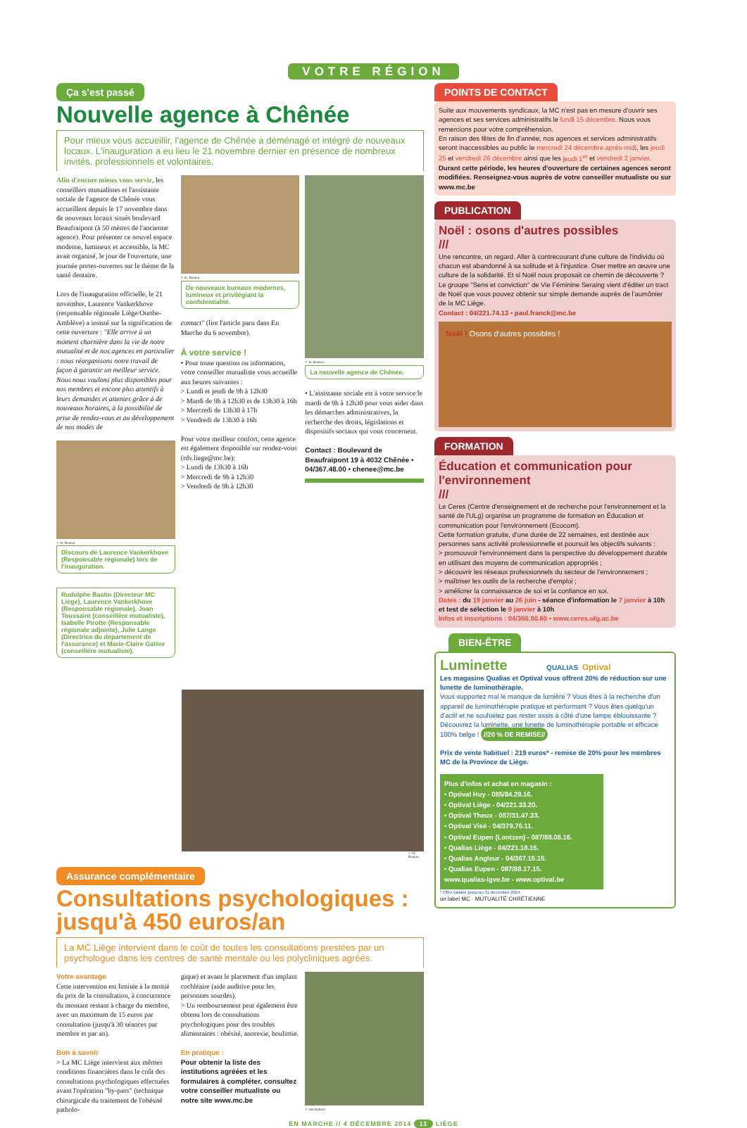VOTRE RÉGION
Ça s'est passé
Nouvelle agence à Chênée
Pour mieux vous accueillir, l'agence de Chênée a déménagé et intégré de nouveaux locaux. L'inauguration a eu lieu le 21 novembre dernier en présence de nombreux invités, professionnels et volontaires.
Afin d'encore mieux vous servir, les conseillers mutualistes et l'assistante sociale de l'agence de Chênée vous accueillent depuis le 17 novembre dans de nouveaux locaux situés boulevard Beaufraipont (à 50 mètres de l'ancienne agence). Pour présenter ce nouvel espace moderne, lumineux et accessible, la MC avait organisé, le jour de l'ouverture, une journée portes-ouvertes sur le thème de la santé dentaire.
Lors de l'inauguration officielle, le 21 novembre, Laurence Vankerkhove (responsable régionale Liège/Ourthe-Amblève) a insisté sur la signification de cette ouverture : "Elle arrive à un moment charnière dans la vie de notre mutualité et de nos agences en particulier : nous réorganisons notre travail de façon à garantir un meilleur service. Nous nous voulons plus disponibles pour nos membres et encore plus attentifs à leurs demandes et attentes grâce à de nouveaux horaires, à la possibilité de prise de rendez-vous et au développement de nos modes de
© St. Bouton
Discours de Laurence Vankerkhove (Responsable régionale) lors de l'inauguration.
Rudolphe Bastin (Directeur MC Liège), Laurence Vankerkhove (Responsable régionale), Joan Toussaint (conseillère mutualiste), Isabelle Pirotte (Responsable régionale adjointe), Julie Lange (Directrice du département de l'assurance) et Marie-Claire Galère (conseillère mutualiste).
© St. Bouton
De nouveaux bureaux modernes, lumineux et privilégiant la confidentialité.
contact" (lire l'article paru dans En Marche du 6 novembre).
À votre service !
• Pour toute question ou information, votre conseiller mutualiste vous accueille aux heures suivantes :
> Lundi et jeudi de 9h à 12h30
> Mardi de 9h à 12h30 et de 13h30 à 16h
> Mercredi de 13h30 à 17h
> Vendredi de 13h30 à 16h
Pour votre meilleur confort, cette agence est également disponible sur rendez-vous (rdv.liege@mc.be):
> Lundi de 13h30 à 16h
> Mercredi de 9h à 12h30
> Vendredi de 9h à 12h30
© St. Bouton
La nouvelle agence de Chênée.
• L'assistante sociale est à votre service le mardi de 9h à 12h30 pour vous aider dans les démarches administratives, la recherche des droits, législations et dispositifs sociaux qui vous concernent.
Contact : Boulevard de Beaufraipont 19 à 4032 Chênée • 04/367.48.00 • chenee@mc.be
© St. Bouton
Assurance complémentaire
Consultations psychologiques : jusqu'à 450 euros/an
La MC Liège intervient dans le coût de toutes les consultations prestées par un psychologue dans les centres de santé mentale ou les polycliniques agréés.
Votre avantage
Cette intervention est limitée à la moitié du prix de la consultation, à concurrence du montant restant à charge du membre, avec un maximum de 15 euros par consultation (jusqu'à 30 séances par membre et par an).
Bon à savoir
> La MC Liège intervient aux mêmes conditions financières dans le coût des consultations psychologiques effectuées avant l'opération "by-pass" (technique chirurgicale du traitement de l'obésité patholo-
gique) et avant le placement d'un implant cochléaire (aide auditive pour les personnes sourdes).
> Un remboursement peut également être obtenu lors de consultations psychologiques pour des troubles alimentaires : obésité, anorexie, boulimie.
En pratique :
Pour obtenir la liste des institutions agréées et les formulaires à compléter, consultez votre conseiller mutualiste ou notre site www.mc.be
© istockphoto
POINTS DE CONTACT
Suite aux mouvements syndicaux, la MC n'est pas en mesure d'ouvrir ses agences et ses services administratifs le lundi 15 décembre. Nous vous remercions pour votre compréhension.
En raison des fêtes de fin d'année, nos agences et services administratifs seront inaccessibles au public le mercredi 24 décembre après-midi, les jeudi 25 et vendredi 26 décembre ainsi que les jeudi 1<sup>er</sup> et vendredi 2 janvier.
Durant cette période, les heures d'ouverture de certaines agences seront modifiées. Renseignez-vous auprès de votre conseiller mutualiste ou sur www.mc.be
PUBLICATION
Noël : osons d'autres possibles
///
Une rencontre, un regard. Aller à contrecourant d'une culture de l'individu où chacun est abandonné à sa solitude et à l'injustice. Oser mettre en œuvre une culture de la solidarité. Et si Noël nous proposait ce chemin de découverte ?
Le groupe "Sens et conviction" de Vie Féminine Seraing vient d'éditer un tract de Noël que vous pouvez obtenir sur simple demande auprès de l'aumônier de la MC Liège.
Contact : 04/221.74.13 • paul.franck@mc.be
Noël ! Osons d'autres possibles !
FORMATION
Éducation et communication pour l'environnement
///
Le Ceres (Centre d'enseignement et de recherche pour l'environnement et la santé de l'ULg) organise un programme de formation en Éducation et communication pour l'environnement (Ecocom).
Cette formation gratuite, d'une durée de 22 semaines, est destinée aux personnes sans activité professionnelle et poursuit les objectifs suivants :
> promouvoir l'environnement dans la perspective du développement durable en utilisant des moyens de communication appropriés ;
> découvrir les réseaux professionnels du secteur de l'environnement ;
> maîtriser les outils de la recherche d'emploi ;
> améliorer la connaissance de soi et la confiance en soi.
Dates : du 19 janvier au 26 juin - séance d'information le 7 janvier à 10h et test de sélection le 9 janvier à 10h
Infos et inscriptions : 04/366.90.60 • www.ceres.ulg.ac.be
BIEN-ÊTRE
Luminette QUALIAS Optival
Les magasins Qualias et Optival vous offrent 20% de réduction sur une lunette de luminothérapie.
Vous supportez mal le manque de lumière ? Vous êtes à la recherche d'un appareil de luminothérapie pratique et performant ? Vous êtes quelqu'un d'actif et ne souhaitez pas rester assis à côté d'une lampe éblouissante ? Découvrez la luminette, une lunette de luminothérapie portable et efficace 100% belge ! //20 % DE REMISE//
Prix de vente habituel : 219 euros* - remise de 20% pour les membres MC de la Province de Liège.
Plus d'infos et achat en magasin :
• Optival Huy - 085/84.29.16.
• Optival Liège - 04/221.33.20.
• Optival Theux - 087/31.47.33.
• Optival Visé - 04/379.76.11.
• Optival Eupen (Lontzen) - 087/88.08.16.
• Qualias Liège - 04/221.18.15.
• Qualias Angleur - 04/367.15.15.
• Qualias Eupen - 087/88.17.15.
www.qualias-lgve.be - www.optival.be
* Offre valable jusqu'au 31 décembre 2014.
un label MC · MUTUALITÉ CHRÉTIENNE
EN MARCHE // 4 DÉCEMBRE 2014 11 LIÈGE